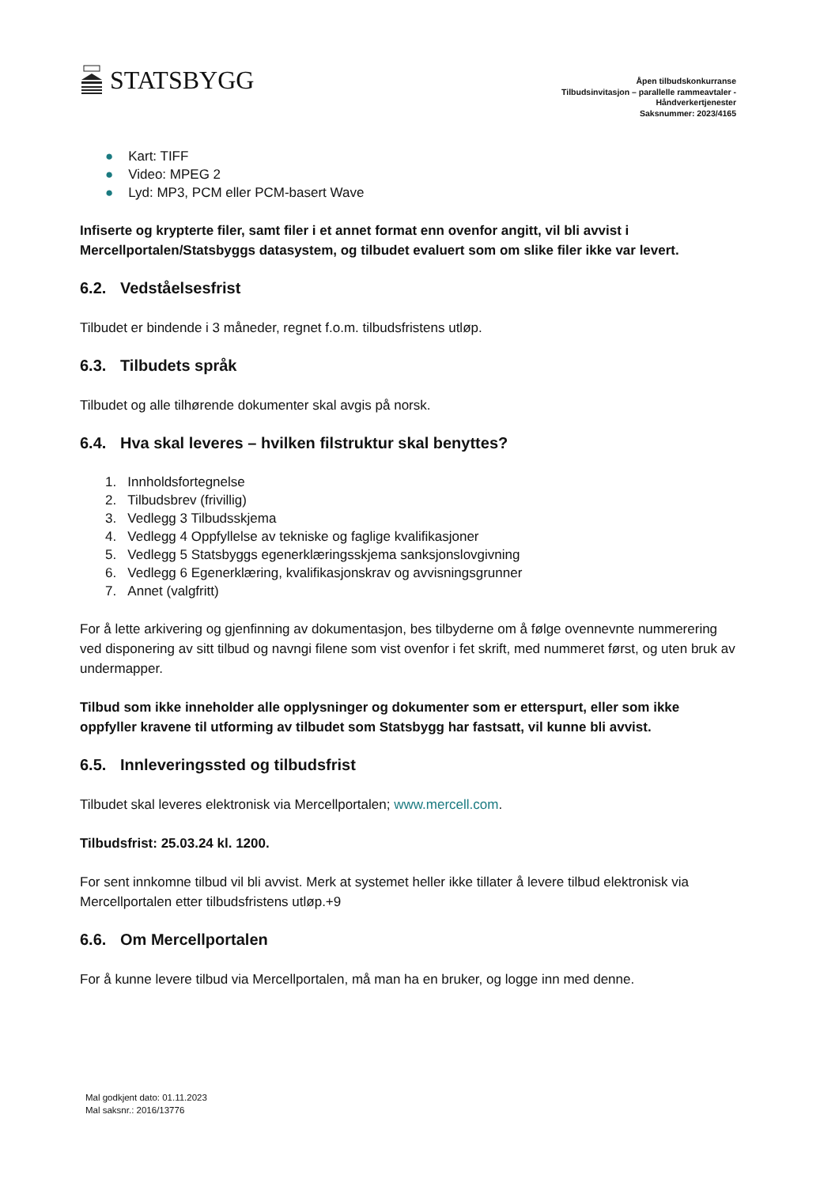STATSBYGG
Åpen tilbudskonkurranse
Tilbudsinvitasjon – parallelle rammeavtaler -
Håndverkertjenester
Saksnummer: 2023/4165
● Kart: TIFF
● Video: MPEG 2
● Lyd: MP3, PCM eller PCM-basert Wave
Infiserte og krypterte filer, samt filer i et annet format enn ovenfor angitt, vil bli avvist i Mercellportalen/Statsbyggs datasystem, og tilbudet evaluert som om slike filer ikke var levert.
6.2. Vedståelsesfrist
Tilbudet er bindende i 3 måneder, regnet f.o.m. tilbudsfristens utløp.
6.3. Tilbudets språk
Tilbudet og alle tilhørende dokumenter skal avgis på norsk.
6.4. Hva skal leveres – hvilken filstruktur skal benyttes?
1. Innholdsfortegnelse
2. Tilbudsbrev (frivillig)
3. Vedlegg 3 Tilbudsskjema
4. Vedlegg 4 Oppfyllelse av tekniske og faglige kvalifikasjoner
5. Vedlegg 5 Statsbyggs egenerklæringsskjema sanksjonslovgivning
6. Vedlegg 6 Egenerklæring, kvalifikasjonskrav og avvisningsgrunner
7. Annet (valgfritt)
For å lette arkivering og gjenfinning av dokumentasjon, bes tilbyderne om å følge ovennevnte nummerering ved disponering av sitt tilbud og navngi filene som vist ovenfor i fet skrift, med nummeret først, og uten bruk av undermapper.
Tilbud som ikke inneholder alle opplysninger og dokumenter som er etterspurt, eller som ikke oppfyller kravene til utforming av tilbudet som Statsbygg har fastsatt, vil kunne bli avvist.
6.5. Innleveringssted og tilbudsfrist
Tilbudet skal leveres elektronisk via Mercellportalen; www.mercell.com.
Tilbudsfrist: 25.03.24 kl. 1200.
For sent innkomne tilbud vil bli avvist. Merk at systemet heller ikke tillater å levere tilbud elektronisk via Mercellportalen etter tilbudsfristens utløp.+9
6.6. Om Mercellportalen
For å kunne levere tilbud via Mercellportalen, må man ha en bruker, og logge inn med denne.
Mal godkjent dato: 01.11.2023
Mal saksnr.: 2016/13776